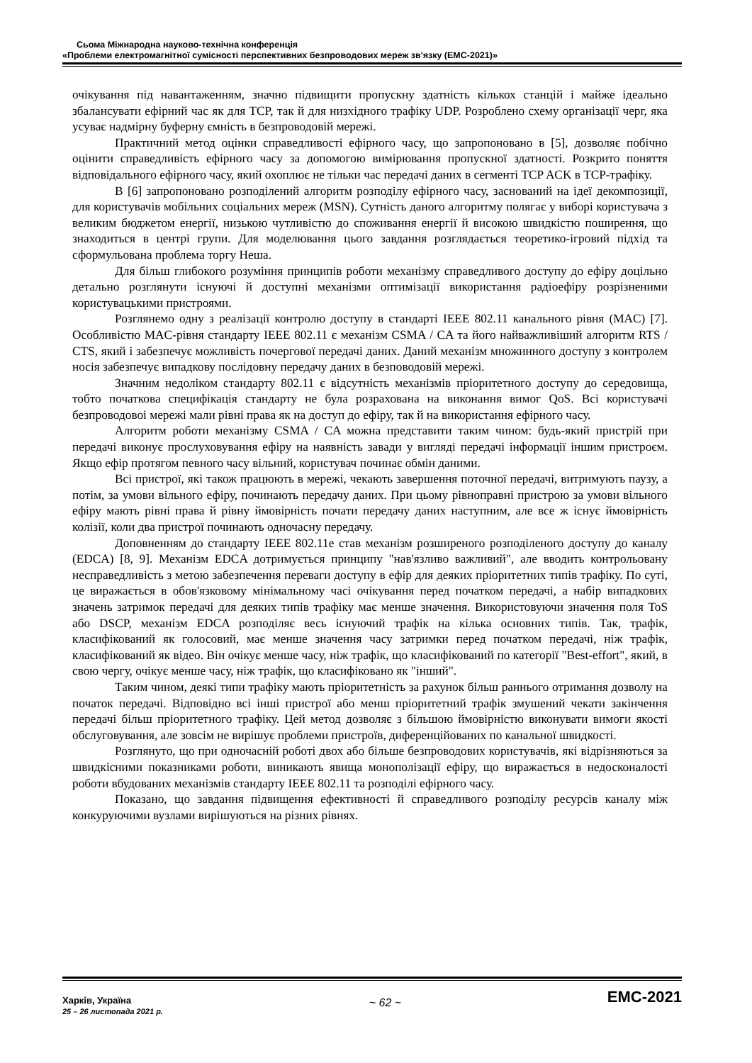Сьома Міжнародна науково-технічна конференція
«Проблеми електромагнітної сумісності перспективних безпроводових мереж зв'язку (ЕМС-2021)»
очікування під навантаженням, значно підвищити пропускну здатність кількох станцій і майже ідеально збалансувати ефірний час як для TCP, так й для низхідного трафіку UDP. Розроблено схему організації черг, яка усуває надмірну буферну ємність в безпроводовій мережі.
Практичний метод оцінки справедливості ефірного часу, що запропоновано в [5], дозволяє побічно оцінити справедливість ефірного часу за допомогою вимірювання пропускної здатності. Розкрито поняття відповідального ефірного часу, який охоплює не тільки час передачі даних в сегменті TCP ACK в TCP-трафіку.
В [6] запропоновано розподілений алгоритм розподілу ефірного часу, заснований на ідеї декомпозиції, для користувачів мобільних соціальних мереж (MSN). Сутність даного алгоритму полягає у виборі користувача з великим бюджетом енергії, низькою чутливістю до споживання енергії й високою швидкістю поширення, що знаходиться в центрі групи. Для моделювання цього завдання розглядається теоретико-ігровий підхід та сформульована проблема торгу Неша.
Для більш глибокого розуміння принципів роботи механізму справедливого доступу до ефіру доцільно детально розглянути існуючі й доступні механізми оптимізації використання радіоефіру розрізненими користувацькими пристроями.
Розглянемо одну з реалізації контролю доступу в стандарті IEEE 802.11 канального рівня (MAC) [7]. Особливістю MAC-рівня стандарту IEEE 802.11 є механізм CSMA / CA та його найважливіший алгоритм RTS / CTS, який і забезпечує можливість почергової передачі даних. Даний механізм множинного доступу з контролем носія забезпечує випадкову послідовну передачу даних в безповодовій мережі.
Значним недоліком стандарту 802.11 є відсутність механізмів пріоритетного доступу до середовища, тобто початкова специфікація стандарту не була розрахована на виконання вимог QoS. Всі користувачі безпроводовоі мережі мали рівні права як на доступ до ефіру, так й на використання ефірного часу.
Алгоритм роботи механізму CSMA / CA можна представити таким чином: будь-який пристрій при передачі виконує прослуховування ефіру на наявність завади у вигляді передачі інформації іншим пристроєм. Якщо ефір протягом певного часу вільний, користувач починає обмін даними.
Всі пристрої, які також працюють в мережі, чекають завершення поточної передачі, витримують паузу, а потім, за умови вільного ефіру, починають передачу даних. При цьому рівноправні пристрою за умови вільного ефіру мають рівні права й рівну ймовірність почати передачу даних наступним, але все ж існує ймовірність колізії, коли два пристрої починають одночасну передачу.
Доповненням до стандарту IEEE 802.11e став механізм розширеного розподіленого доступу до каналу (EDCA) [8, 9]. Механізм EDCA дотримується принципу "нав'язливо важливий", але вводить контрольовану несправедливість з метою забезпечення переваги доступу в ефір для деяких пріоритетних типів трафіку. По суті, це виражається в обов'язковому мінімальному часі очікування перед початком передачі, а набір випадкових значень затримок передачі для деяких типів трафіку має менше значення. Використовуючи значення поля ToS або DSCP, механізм EDCA розподіляє весь існуючий трафік на кілька основних типів. Так, трафік, класифікований як голосовий, має менше значення часу затримки перед початком передачі, ніж трафік, класифікований як відео. Він очікує менше часу, ніж трафік, що класифікований по категорії "Best-effort", який, в свою чергу, очікує менше часу, ніж трафік, що класифіковано як "інший".
Таким чином, деякі типи трафіку мають пріоритетність за рахунок більш раннього отримання дозволу на початок передачі. Відповідно всі інші пристрої або менш пріоритетний трафік змушений чекати закінчення передачі більш пріоритетного трафіку. Цей метод дозволяє з більшою ймовірністю виконувати вимоги якості обслуговування, але зовсім не вирішує проблеми пристроїв, диференційованих по канальної швидкості.
Розглянуто, що при одночасній роботі двох або більше безпроводових користувачів, які відрізняються за швидкісними показниками роботи, виникають явища монополізації ефіру, що виражається в недосконалості роботи вбудованих механізмів стандарту IEEE 802.11 та розподілі ефірного часу.
Показано, що завдання підвищення ефективності й справедливого розподілу ресурсів каналу між конкуруючими вузлами вирішуються на різних рівнях.
Харків, Україна
25 – 26 листопада 2021 р.
~ 62 ~
EMC-2021